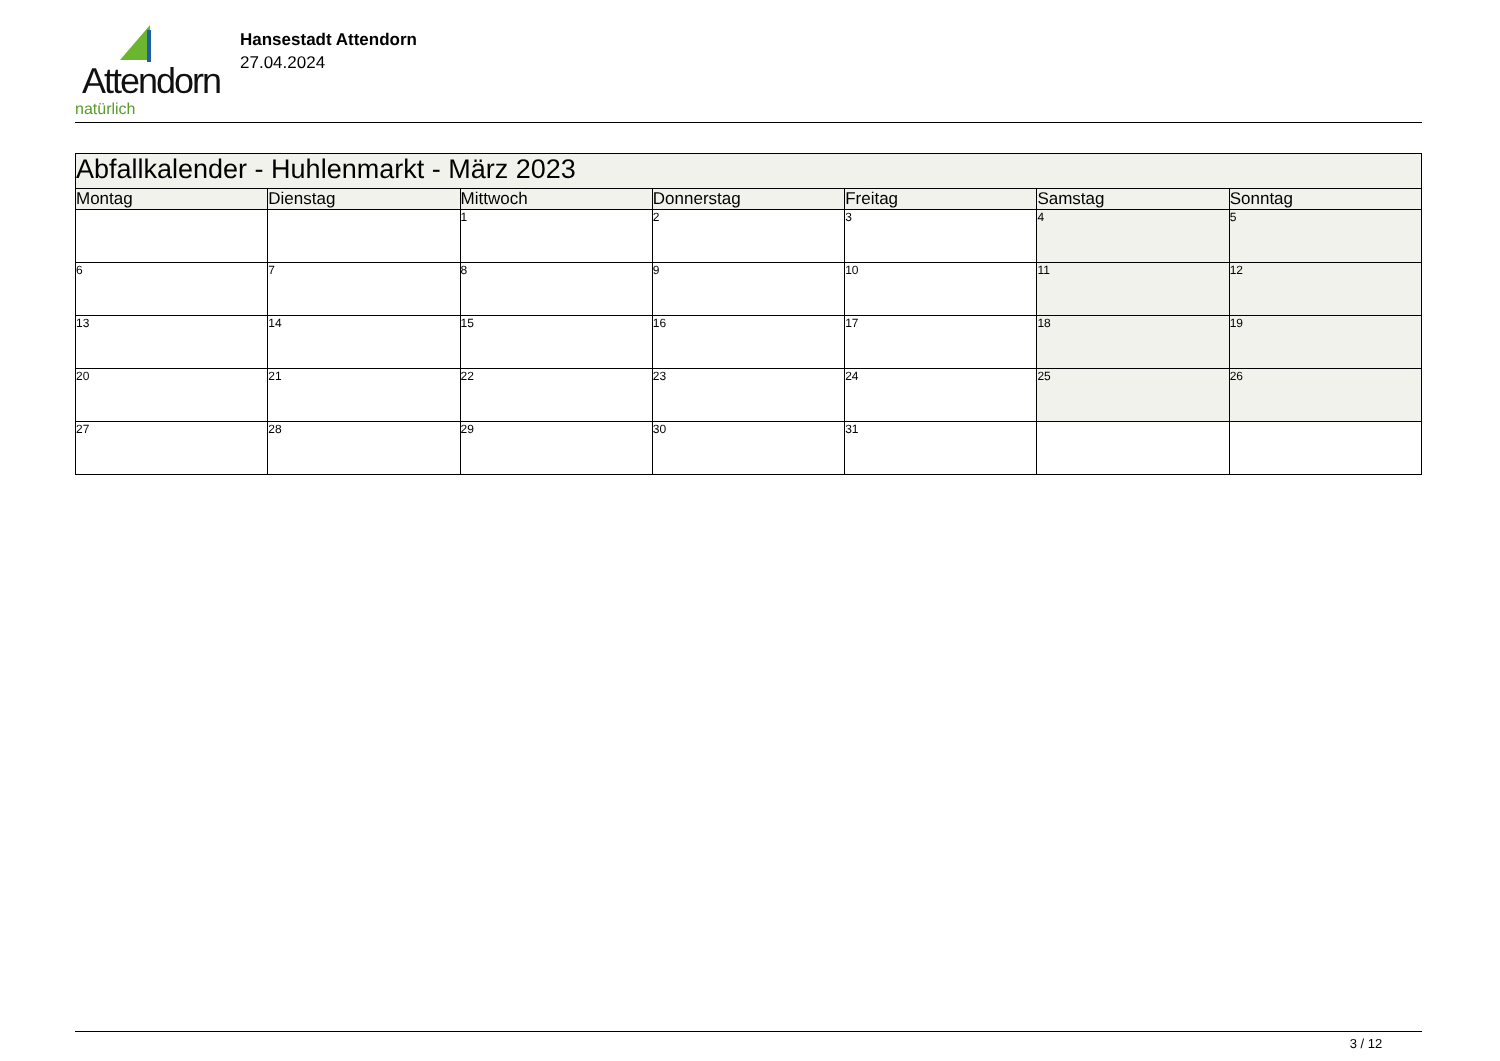Attendorn
natürlich
Hansestadt Attendorn
27.04.2024
| Abfallkalender - Huhlenmarkt - März 2023 | | | | | | |
| Montag | Dienstag | Mittwoch | Donnerstag | Freitag | Samstag | Sonntag |
| | | 1 | 2 | 3 | 4 | 5 |
| 6 | 7 | 8 | 9 | 10 | 11 | 12 |
| 13 | 14 | 15 | 16 | 17 | 18 | 19 |
| 20 | 21 | 22 | 23 | 24 | 25 | 26 |
| 27 | 28 | 29 | 30 | 31 | | |
3 / 12